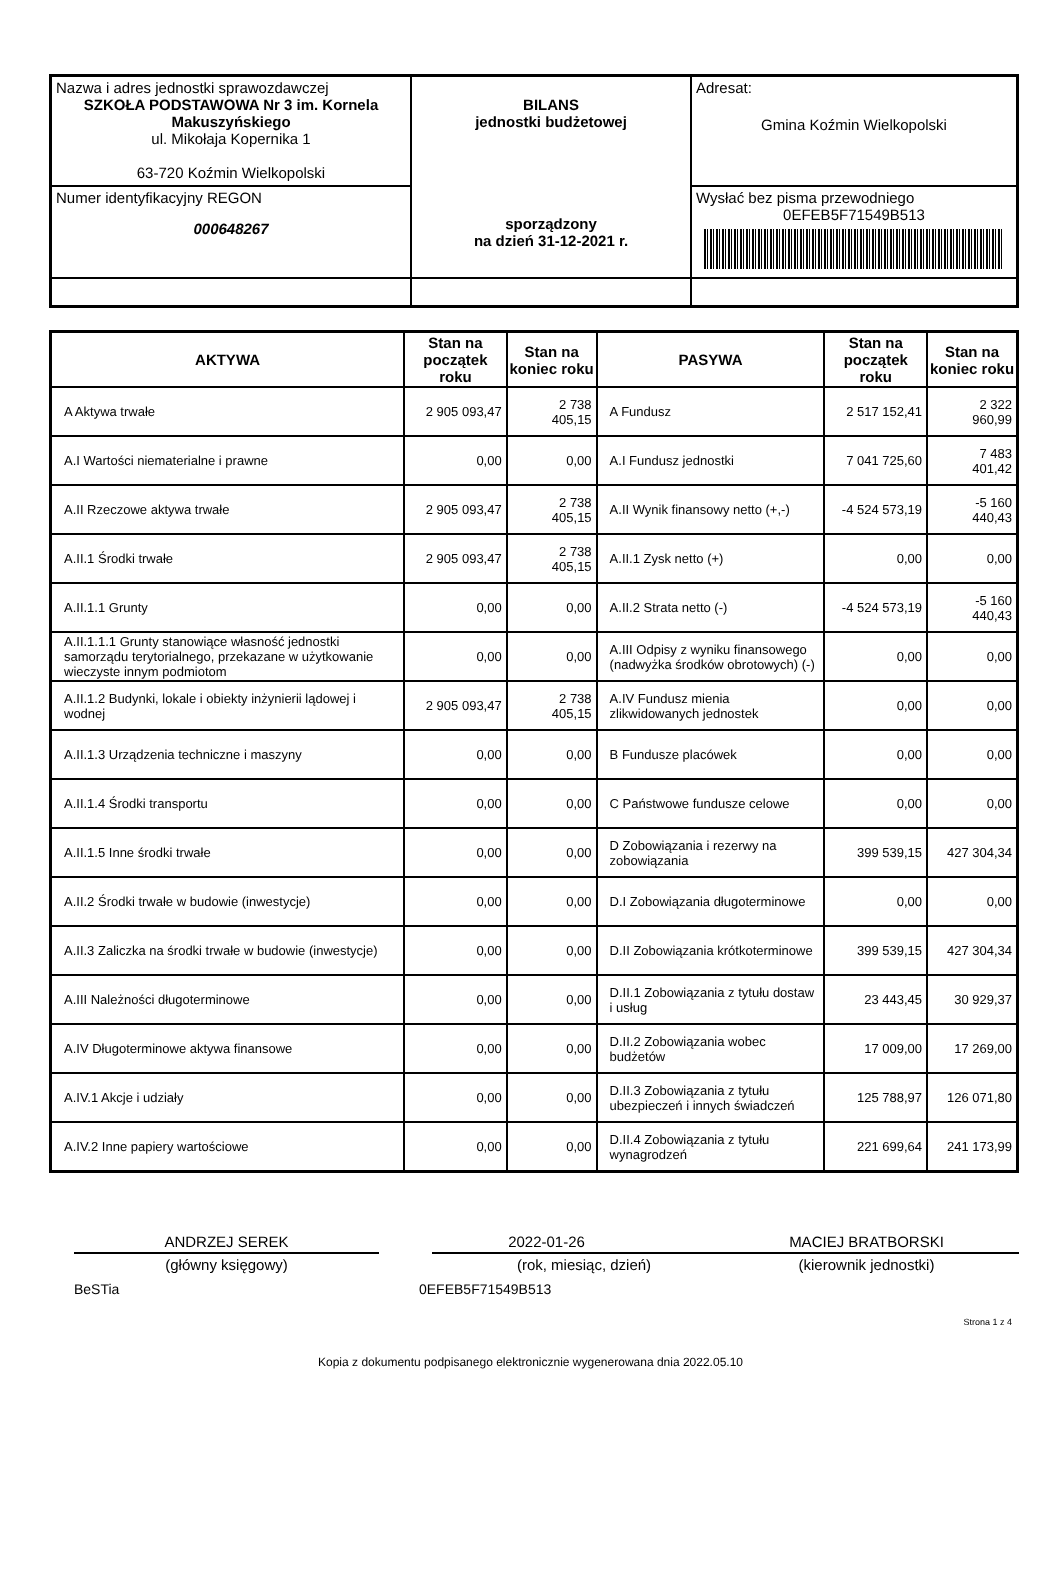| Nazwa i adres jednostki sprawozdawczej SZKOŁA PODSTAWOWA Nr 3 im. Kornela Makuszyńskiego ul. Mikołaja Kopernika 1 63-720 Koźmin Wielkopolski | BILANS jednostki budżetowej sporządzony na dzień 31-12-2021 r. | Adresat: Gmina Koźmin Wielkopolski |
| Numer identyfikacyjny REGON 000648267 | | Wysłać bez pisma przewodniego 0EFEB5F71549B513 |
| AKTYWA | Stan na początek roku | Stan na koniec roku | PASYWA | Stan na początek roku | Stan na koniec roku |
| --- | --- | --- | --- | --- | --- |
| A Aktywa trwałe | 2 905 093,47 | 2 738 405,15 | A Fundusz | 2 517 152,41 | 2 322 960,99 |
| A.I Wartości niematerialne i prawne | 0,00 | 0,00 | A.I Fundusz jednostki | 7 041 725,60 | 7 483 401,42 |
| A.II Rzeczowe aktywa trwałe | 2 905 093,47 | 2 738 405,15 | A.II Wynik finansowy netto (+,-) | -4 524 573,19 | -5 160 440,43 |
| A.II.1 Środki trwałe | 2 905 093,47 | 2 738 405,15 | A.II.1 Zysk netto (+) | 0,00 | 0,00 |
| A.II.1.1 Grunty | 0,00 | 0,00 | A.II.2 Strata netto (-) | -4 524 573,19 | -5 160 440,43 |
| A.II.1.1.1 Grunty stanowiące własność jednostki samorządu terytorialnego, przekazane w użytkowanie wieczyste innym podmiotom | 0,00 | 0,00 | A.III Odpisy z wyniku finansowego (nadwyżka środków obrotowych) (-) | 0,00 | 0,00 |
| A.II.1.2 Budynki, lokale i obiekty inżynierii lądowej i wodnej | 2 905 093,47 | 2 738 405,15 | A.IV Fundusz mienia zlikwidowanych jednostek | 0,00 | 0,00 |
| A.II.1.3 Urządzenia techniczne i maszyny | 0,00 | 0,00 | B Fundusze placówek | 0,00 | 0,00 |
| A.II.1.4 Środki transportu | 0,00 | 0,00 | C Państwowe fundusze celowe | 0,00 | 0,00 |
| A.II.1.5 Inne środki trwałe | 0,00 | 0,00 | D Zobowiązania i rezerwy na zobowiązania | 399 539,15 | 427 304,34 |
| A.II.2 Środki trwałe w budowie (inwestycje) | 0,00 | 0,00 | D.I Zobowiązania długoterminowe | 0,00 | 0,00 |
| A.II.3 Zaliczka na środki trwałe w budowie (inwestycje) | 0,00 | 0,00 | D.II Zobowiązania krótkoterminowe | 399 539,15 | 427 304,34 |
| A.III Należności długoterminowe | 0,00 | 0,00 | D.II.1 Zobowiązania z tytułu dostaw i usług | 23 443,45 | 30 929,37 |
| A.IV Długoterminowe aktywa finansowe | 0,00 | 0,00 | D.II.2 Zobowiązania wobec budżetów | 17 009,00 | 17 269,00 |
| A.IV.1 Akcje i udziały | 0,00 | 0,00 | D.II.3 Zobowiązania z tytułu ubezpieczeń i innych świadczeń | 125 788,97 | 126 071,80 |
| A.IV.2 Inne papiery wartościowe | 0,00 | 0,00 | D.II.4 Zobowiązania z tytułu wynagrodzeń | 221 699,64 | 241 173,99 |
ANDRZEJ SEREK
(główny księgowy)
2022-01-26
(rok, miesiąc, dzień)
MACIEJ BRATBORSKI
(kierownik jednostki)
BeSTia 0EFEB5F71549B513
Strona 1 z 4
Kopia z dokumentu podpisanego elektronicznie wygenerowana dnia 2022.05.10